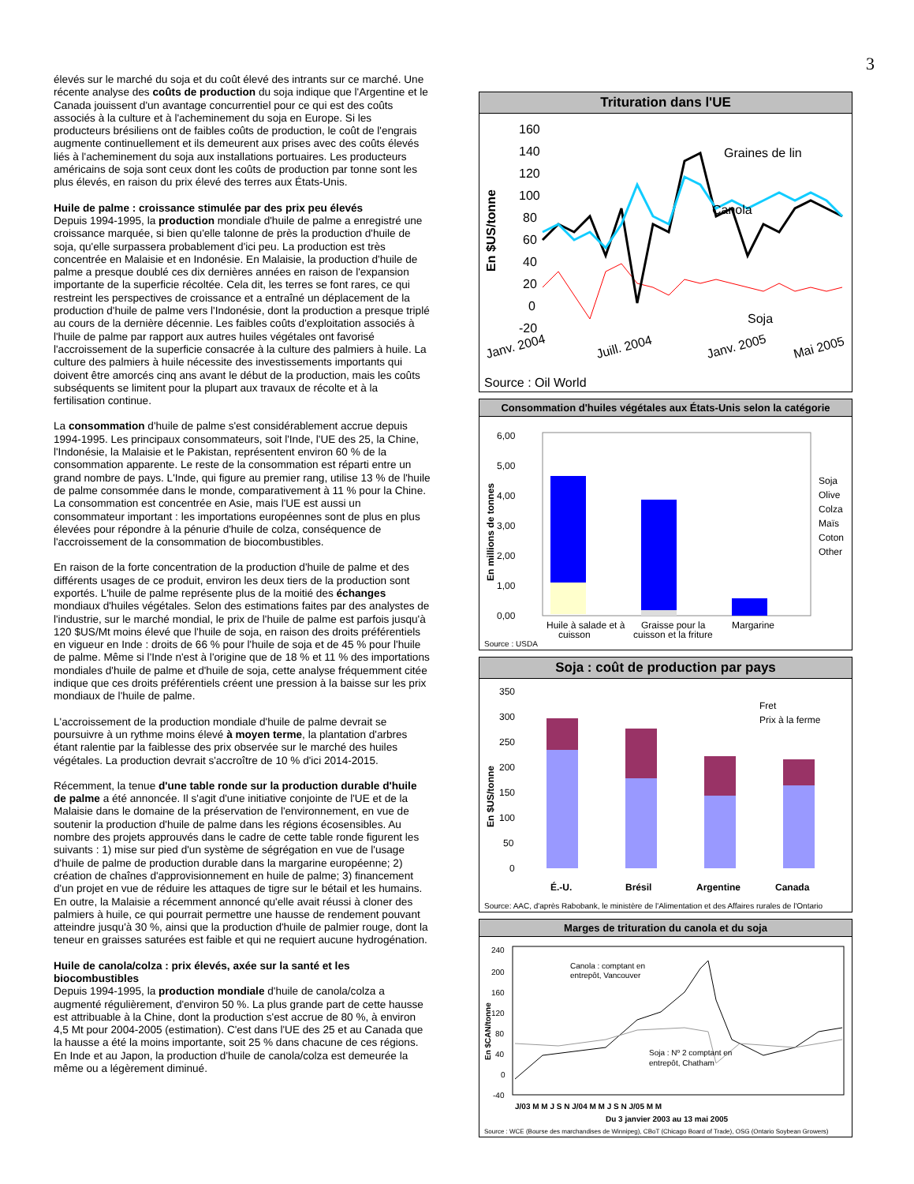3
élevés sur le marché du soja et du coût élevé des intrants sur ce marché. Une récente analyse des coûts de production du soja indique que l'Argentine et le Canada jouissent d'un avantage concurrentiel pour ce qui est des coûts associés à la culture et à l'acheminement du soja en Europe. Si les producteurs brésiliens ont de faibles coûts de production, le coût de l'engrais augmente continuellement et ils demeurent aux prises avec des coûts élevés liés à l'acheminement du soja aux installations portuaires. Les producteurs américains de soja sont ceux dont les coûts de production par tonne sont les plus élevés, en raison du prix élevé des terres aux États-Unis.
Huile de palme : croissance stimulée par des prix peu élevés
Depuis 1994-1995, la production mondiale d'huile de palme a enregistré une croissance marquée, si bien qu'elle talonne de près la production d'huile de soja, qu'elle surpassera probablement d'ici peu. La production est très concentrée en Malaisie et en Indonésie. En Malaisie, la production d'huile de palme a presque doublé ces dix dernières années en raison de l'expansion importante de la superficie récoltée. Cela dit, les terres se font rares, ce qui restreint les perspectives de croissance et a entraîné un déplacement de la production d'huile de palme vers l'Indonésie, dont la production a presque triplé au cours de la dernière décennie. Les faibles coûts d'exploitation associés à l'huile de palme par rapport aux autres huiles végétales ont favorisé l'accroissement de la superficie consacrée à la culture des palmiers à huile. La culture des palmiers à huile nécessite des investissements importants qui doivent être amorcés cinq ans avant le début de la production, mais les coûts subséquents se limitent pour la plupart aux travaux de récolte et à la fertilisation continue.
La consommation d'huile de palme s'est considérablement accrue depuis 1994-1995. Les principaux consommateurs, soit l'Inde, l'UE des 25, la Chine, l'Indonésie, la Malaisie et le Pakistan, représentent environ 60 % de la consommation apparente. Le reste de la consommation est réparti entre un grand nombre de pays. L'Inde, qui figure au premier rang, utilise 13 % de l'huile de palme consommée dans le monde, comparativement à 11 % pour la Chine. La consommation est concentrée en Asie, mais l'UE est aussi un consommateur important : les importations européennes sont de plus en plus élevées pour répondre à la pénurie d'huile de colza, conséquence de l'accroissement de la consommation de biocombustibles.
En raison de la forte concentration de la production d'huile de palme et des différents usages de ce produit, environ les deux tiers de la production sont exportés. L'huile de palme représente plus de la moitié des échanges mondiaux d'huiles végétales. Selon des estimations faites par des analystes de l'industrie, sur le marché mondial, le prix de l'huile de palme est parfois jusqu'à 120 $US/Mt moins élevé que l'huile de soja, en raison des droits préférentiels en vigueur en Inde : droits de 66 % pour l'huile de soja et de 45 % pour l'huile de palme. Même si l'Inde n'est à l'origine que de 18 % et 11 % des importations mondiales d'huile de palme et d'huile de soja, cette analyse fréquemment citée indique que ces droits préférentiels créent une pression à la baisse sur les prix mondiaux de l'huile de palme.
L'accroissement de la production mondiale d'huile de palme devrait se poursuivre à un rythme moins élevé à moyen terme, la plantation d'arbres étant ralentie par la faiblesse des prix observée sur le marché des huiles végétales. La production devrait s'accroître de 10 % d'ici 2014-2015.
Récemment, la tenue d'une table ronde sur la production durable d'huile de palme a été annoncée. Il s'agit d'une initiative conjointe de l'UE et de la Malaisie dans le domaine de la préservation de l'environnement, en vue de soutenir la production d'huile de palme dans les régions écosensibles. Au nombre des projets approuvés dans le cadre de cette table ronde figurent les suivants : 1) mise sur pied d'un système de ségrégation en vue de l'usage d'huile de palme de production durable dans la margarine européenne; 2) création de chaînes d'approvisionnement en huile de palme; 3) financement d'un projet en vue de réduire les attaques de tigre sur le bétail et les humains. En outre, la Malaisie a récemment annoncé qu'elle avait réussi à cloner des palmiers à huile, ce qui pourrait permettre une hausse de rendement pouvant atteindre jusqu'à 30 %, ainsi que la production d'huile de palmier rouge, dont la teneur en graisses saturées est faible et qui ne requiert aucune hydrogénation.
Huile de canola/colza : prix élevés, axée sur la santé et les biocombustibles
Depuis 1994-1995, la production mondiale d'huile de canola/colza a augmenté régulièrement, d'environ 50 %. La plus grande part de cette hausse est attribuable à la Chine, dont la production s'est accrue de 80 %, à environ 4,5 Mt pour 2004-2005 (estimation). C'est dans l'UE des 25 et au Canada que la hausse a été la moins importante, soit 25 % dans chacune de ces régions. En Inde et au Japon, la production d'huile de canola/colza est demeurée la même ou a légèrement diminué.
Trituration dans l'UE
En $US/tonne
160
140
120
100
80
60
40
20
0
-20
Graines de lin
Canola
Soja
Janv. 2004
Juill. 2004
Janv. 2005
Mai 2005
Source : Oil World
Consommation d'huiles végétales aux États-Unis selon la catégorie
En millions de tonnes
6,00
5,00
4,00
3,00
2,00
1,00
0,00
Huile à salade et à
Graisse pour la
Margarine
cuisson
cuisson et la friture
Soja
Olive
Colza
Maïs
Coton
Other
Source : USDA
Soja : coût de production par pays
En $US/tonne
350
300
250
200
150
100
50
0
Fret
Prix à la ferme
É.-U.
Brésil
Argentine
Canada
Source: AAC, d'après Rabobank, le ministère de l'Alimentation et des Affaires rurales de l'Ontario
Marges de trituration du canola et du soja
En $CAN/tonne
240
200
160
120
80
40
0
-40
Canola : comptant en
entrepôt, Vancouver
Soja : Nº 2 comptant en
entrepôt, Chatham
J/03 M M J S N J/04 M M J S N J/05 M M
Du 3 janvier 2003 au 13 mai 2005
Source : WCE (Bourse des marchandises de Winnipeg), CBoT (Chicago Board of Trade), OSG (Ontario Soybean Growers)